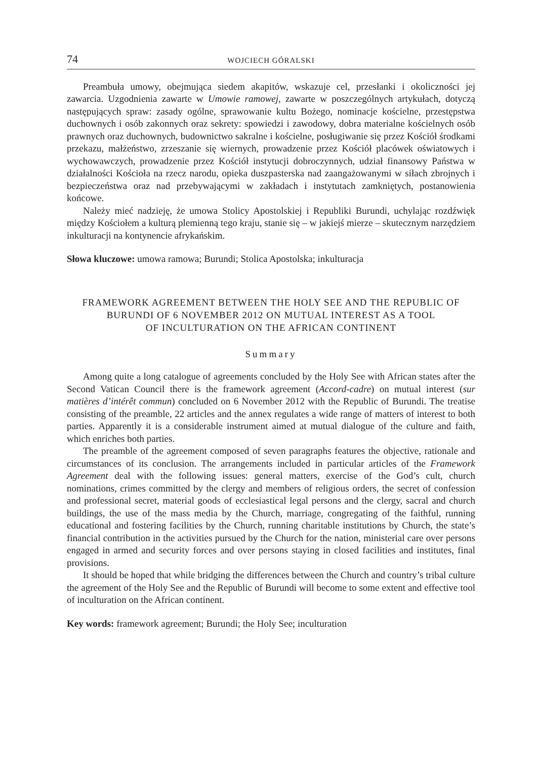74 WOJCIECH GÓRALSKI
Preambuła umowy, obejmująca siedem akapitów, wskazuje cel, przesłanki i okoliczności jej zawarcia. Uzgodnienia zawarte w Umowie ramowej, zawarte w poszczególnych artykułach, dotyczą następujących spraw: zasady ogólne, sprawowanie kultu Bożego, nominacje kościelne, przestępstwa duchownych i osób zakonnych oraz sekrety: spowiedzi i zawodowy, dobra materialne kościelnych osób prawnych oraz duchownych, budownictwo sakralne i kościelne, posługiwanie się przez Kościół środkami przekazu, małżeństwo, zrzeszanie się wiernych, prowadzenie przez Kościół placówek oświatowych i wychowawczych, prowadzenie przez Kościół instytucji dobroczynnych, udział finansowy Państwa w działalności Kościoła na rzecz narodu, opieka duszpasterska nad zaangażowanymi w siłach zbrojnych i bezpieczeństwa oraz nad przebywającymi w zakładach i instytutach zamkniętych, postanowienia końcowe.
Należy mieć nadzieję, że umowa Stolicy Apostolskiej i Republiki Burundi, uchylając rozdźwięk między Kościołem a kulturą plemienną tego kraju, stanie się – w jakiejś mierze – skutecznym narzędziem inkulturacji na kontynencie afrykańskim.
Słowa kluczowe: umowa ramowa; Burundi; Stolica Apostolska; inkulturacja
FRAMEWORK AGREEMENT BETWEEN THE HOLY SEE AND THE REPUBLIC OF
BURUNDI OF 6 NOVEMBER 2012 ON MUTUAL INTEREST AS A TOOL
OF INCULTURATION ON THE AFRICAN CONTINENT
Summary
Among quite a long catalogue of agreements concluded by the Holy See with African states after the Second Vatican Council there is the framework agreement (Accord-cadre) on mutual interest (sur matières d’intérêt commun) concluded on 6 November 2012 with the Republic of Burundi. The treatise consisting of the preamble, 22 articles and the annex regulates a wide range of matters of interest to both parties. Apparently it is a considerable instrument aimed at mutual dialogue of the culture and faith, which enriches both parties.
The preamble of the agreement composed of seven paragraphs features the objective, rationale and circumstances of its conclusion. The arrangements included in particular articles of the Framework Agreement deal with the following issues: general matters, exercise of the God’s cult, church nominations, crimes committed by the clergy and members of religious orders, the secret of confession and professional secret, material goods of ecclesiastical legal persons and the clergy, sacral and church buildings, the use of the mass media by the Church, marriage, congregating of the faithful, running educational and fostering facilities by the Church, running charitable institutions by Church, the state’s financial contribution in the activities pursued by the Church for the nation, ministerial care over persons engaged in armed and security forces and over persons staying in closed facilities and institutes, final provisions.
It should be hoped that while bridging the differences between the Church and country’s tribal culture the agreement of the Holy See and the Republic of Burundi will become to some extent and effective tool of inculturation on the African continent.
Key words: framework agreement; Burundi; the Holy See; inculturation